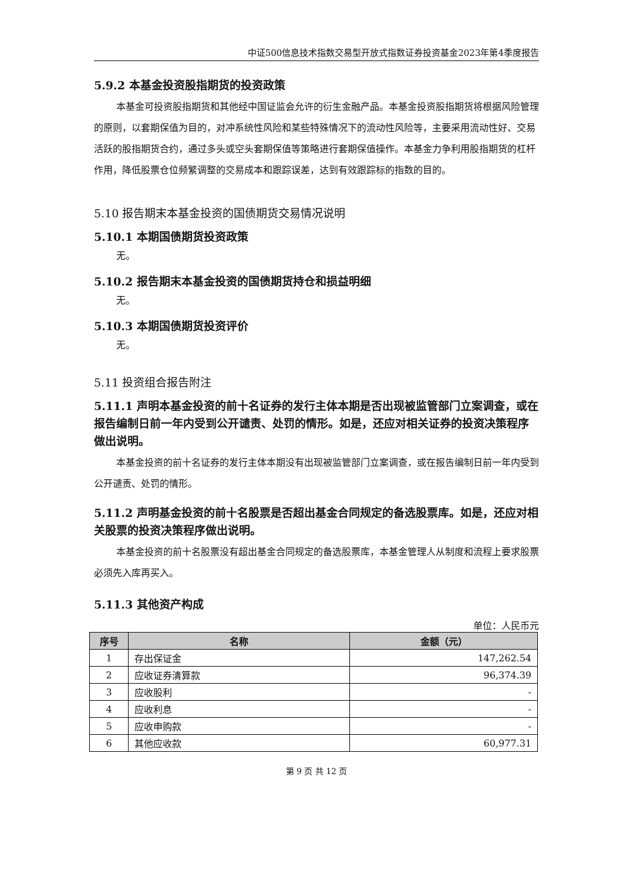中证500信息技术指数交易型开放式指数证券投资基金2023年第4季度报告
5.9.2 本基金投资股指期货的投资政策
本基金可投资股指期货和其他经中国证监会允许的衍生金融产品。本基金投资股指期货将根据风险管理的原则，以套期保值为目的，对冲系统性风险和某些特殊情况下的流动性风险等，主要采用流动性好、交易活跃的股指期货合约，通过多头或空头套期保值等策略进行套期保值操作。本基金力争利用股指期货的杠杆作用，降低股票仓位频繁调整的交易成本和跟踪误差，达到有效跟踪标的指数的目的。
5.10 报告期末本基金投资的国债期货交易情况说明
5.10.1 本期国债期货投资政策
无。
5.10.2 报告期末本基金投资的国债期货持仓和损益明细
无。
5.10.3 本期国债期货投资评价
无。
5.11 投资组合报告附注
5.11.1 声明本基金投资的前十名证券的发行主体本期是否出现被监管部门立案调查，或在报告编制日前一年内受到公开谴责、处罚的情形。如是，还应对相关证券的投资决策程序做出说明。
本基金投资的前十名证券的发行主体本期没有出现被监管部门立案调查，或在报告编制日前一年内受到公开谴责、处罚的情形。
5.11.2 声明基金投资的前十名股票是否超出基金合同规定的备选股票库。如是，还应对相关股票的投资决策程序做出说明。
本基金投资的前十名股票没有超出基金合同规定的备选股票库，本基金管理人从制度和流程上要求股票必须先入库再买入。
5.11.3 其他资产构成
单位：人民币元
| 序号 | 名称 | 金额（元） |
| --- | --- | --- |
| 1 | 存出保证金 | 147,262.54 |
| 2 | 应收证券清算款 | 96,374.39 |
| 3 | 应收股利 | - |
| 4 | 应收利息 | - |
| 5 | 应收申购款 | - |
| 6 | 其他应收款 | 60,977.31 |
第 9 页 共 12 页